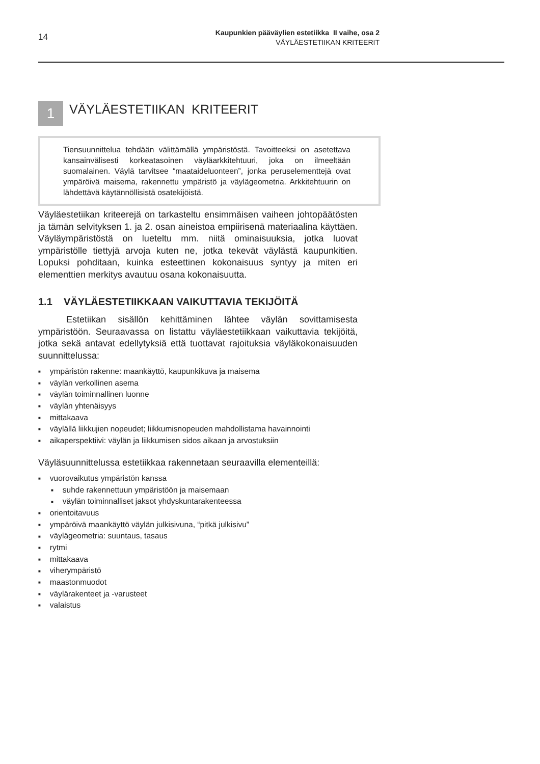14
Kaupunkien pääväylien estetiikka II vaihe, osa 2
VÄYLÄESTETIIKAN KRITEERIT
1
VÄYLÄESTETIIKAN KRITEERIT
Tiensuunnittelua tehdään välittämällä ympäristöstä. Tavoitteeksi on asetettava kansainvälisesti korkeatasoinen väyläarkkitehtuuri, joka on ilmeeltään suomalainen. Väylä tarvitsee “maataideluonteen”, jonka peruselementtejä ovat ympäröivä maisema, rakennettu ympäristö ja väylägeometria. Arkkitehtuurin on lähdettävä käytännöllisistä osatekijöistä.
Väyläestetiikan kriteerejä on tarkasteltu ensimmäisen vaiheen johtopäätösten ja tämän selvityksen 1. ja 2. osan aineistoa empiirisenä materiaalina käyttäen. Väyläympäristöstä on lueteltu mm. niitä ominaisuuksia, jotka luovat ympäristölle tiettyjä arvoja kuten ne, jotka tekevät väylästä kaupunkitien. Lopuksi pohditaan, kuinka esteettinen kokonaisuus syntyy ja miten eri elementtien merkitys avautuu osana kokonaisuutta.
1.1 VÄYLÄESTETIIKKAAN VAIKUTTAVIA TEKIJÖITÄ
Estetiikan sisällön kehittäminen lähtee väylän sovittamisesta ympäristöön. Seuraavassa on listattu väyläestetiikkaan vaikuttavia tekijöitä, jotka sekä antavat edellytyksiä että tuottavat rajoituksia väyläkokonaisuuden suunnittelussa:
ympäristön rakenne: maankäyttö, kaupunkikuva ja maisema
väylän verkollinen asema
väylän toiminnallinen luonne
väylän yhtenäisyys
mittakaava
väylällä liikkujien nopeudet; liikkumisnopeuden mahdollistama havainnointi
aikaperspektiivi: väylän ja liikkumisen sidos aikaan ja arvostuksiin
Väyläsuunnittelussa estetiikkaa rakennetaan seuraavilla elementeillä:
vuorovaikutus ympäristön kanssa
suhde rakennettuun ympäristöön ja maisemaan
väylän toiminnalliset jaksot yhdyskuntarakenteessa
orientoitavuus
ympäröivä maankäyttö väylän julkisivuna, “pitkä julkisivu”
väylägeometria: suuntaus, tasaus
rytmi
mittakaava
viherympäristö
maastonmuodot
väylärakenteet ja -varusteet
valaistus